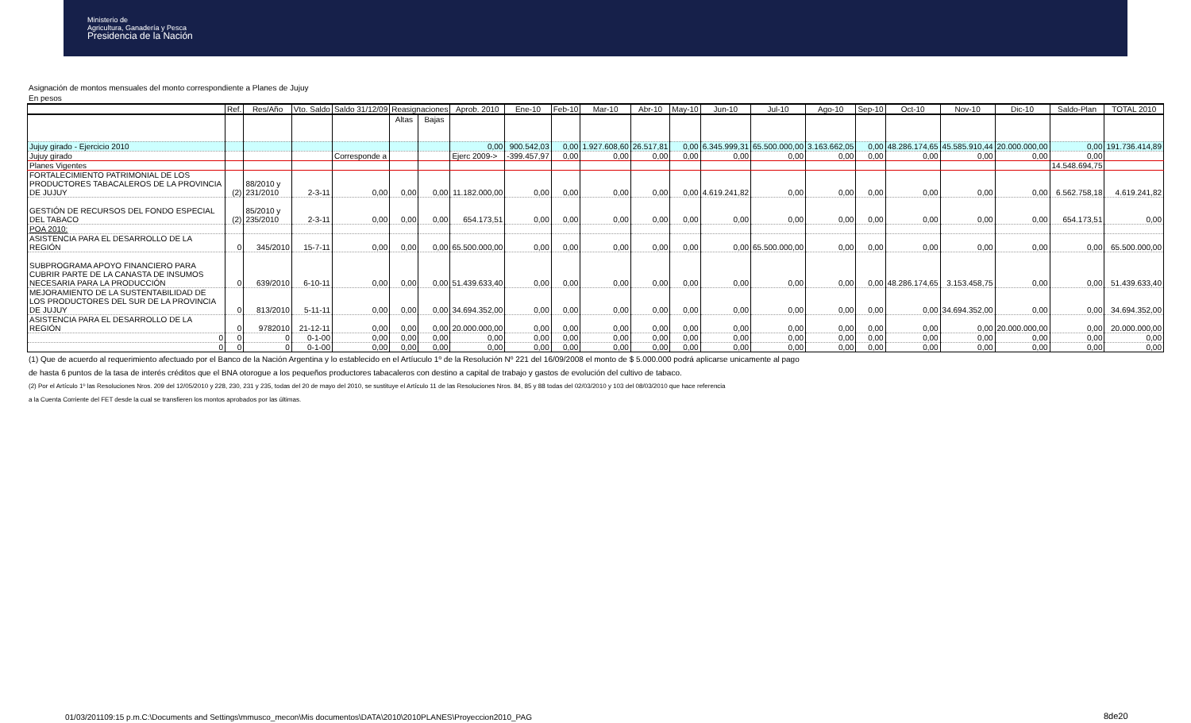Ministerio de
Agricultura, Ganadería y Pesca
Presidencia de la Nación
Asignación de montos mensuales del monto correspondiente a Planes de Jujuy
En pesos
| | Ref. | Res/Año | Vto. Saldo | Saldo 31/12/09 | Reasignaciones | | Aprob. 2010 | Ene-10 | Feb-10 | Mar-10 | Abr-10 | May-10 | Jun-10 | Jul-10 | Ago-10 | Sep-10 | Oct-10 | Nov-10 | Dic-10 | Saldo-Plan | TOTAL 2010 |
| --- | --- | --- | --- | --- | --- | --- | --- | --- | --- | --- | --- | --- | --- | --- | --- | --- | --- | --- | --- | --- | --- |
| | | | | | Altas | Bajas | | | | | | | | | | | | | | | |
| Jujuy girado - Ejercicio 2010 | | | | | | | 0,00 | 900.542,03 | 0,00 | 1.927.608,60 | 26.517,81 | 0,00 | 6.345.999,31 | 65.500.000,00 | 3.163.662,05 | 0,00 | 48.286.174,65 | 45.585.910,44 | 20.000.000,00 | 0,00 | 191.736.414,89 |
| Jujuy girado | | | | Corresponde a | | | Ejerc 2009-> | -399.457,97 | 0,00 | 0,00 | 0,00 | 0,00 | 0,00 | 0,00 | 0,00 | 0,00 | 0,00 | 0,00 | 0,00 | 0,00 | |
| Planes Vigentes | | | | | | | | | | | | | | | | | | | | 14.548.694,75 | |
| FORTALECIMIENTO PATRIMONIAL DE LOS PRODUCTORES TABACALEROS DE LA PROVINCIA DE JUJUY | (2) | 88/2010 y 231/2010 | 2-3-11 | 0,00 | 0,00 | 0,00 | 11.182.000,00 | 0,00 | 0,00 | 0,00 | 0,00 | 0,00 | 4.619.241,82 | 0,00 | 0,00 | 0,00 | 0,00 | 0,00 | 0,00 | 6.562.758,18 | 4.619.241,82 |
| GESTIÓN DE RECURSOS DEL FONDO ESPECIAL DEL TABACO | (2) | 85/2010 y 235/2010 | 2-3-11 | 0,00 | 0,00 | 0,00 | 654.173,51 | 0,00 | 0,00 | 0,00 | 0,00 | 0,00 | 0,00 | 0,00 | 0,00 | 0,00 | 0,00 | 0,00 | 0,00 | 654.173,51 | 0,00 |
| POA 2010: | | | | | | | | | | | | | | | | | | | | | |
| ASISTENCIA PARA EL DESARROLLO DE LA REGIÓN | 0 | 345/2010 | 15-7-11 | 0,00 | 0,00 | 0,00 | 65.500.000,00 | 0,00 | 0,00 | 0,00 | 0,00 | 0,00 | 0,00 | 65.500.000,00 | 0,00 | 0,00 | 0,00 | 0,00 | 0,00 | 0,00 | 65.500.000,00 |
| SUBPROGRAMA APOYO FINANCIERO PARA CUBRIR PARTE DE LA CANASTA DE INSUMOS NECESARIA PARA LA PRODUCCIÓN | 0 | 639/2010 | 6-10-11 | 0,00 | 0,00 | 0,00 | 51.439.633,40 | 0,00 | 0,00 | 0,00 | 0,00 | 0,00 | 0,00 | 0,00 | 0,00 | 0,00 | 48.286.174,65 | 3.153.458,75 | 0,00 | 0,00 | 51.439.633,40 |
| MEJORAMIENTO DE LA SUSTENTABILIDAD DE LOS PRODUCTORES DEL SUR DE LA PROVINCIA DE JUJUY | 0 | 813/2010 | 5-11-11 | 0,00 | 0,00 | 0,00 | 34.694.352,00 | 0,00 | 0,00 | 0,00 | 0,00 | 0,00 | 0,00 | 0,00 | 0,00 | 0,00 | 0,00 | 34.694.352,00 | 0,00 | 0,00 | 34.694.352,00 |
| ASISTENCIA PARA EL DESARROLLO DE LA REGIÓN | 0 | 9782010 | 21-12-11 | 0,00 | 0,00 | 0,00 | 20.000.000,00 | 0,00 | 0,00 | 0,00 | 0,00 | 0,00 | 0,00 | 0,00 | 0,00 | 0,00 | 0,00 | 0,00 | 20.000.000,00 | 0,00 | 20.000.000,00 |
| 0 | 0 | 0 | 0-1-00 | 0,00 | 0,00 | 0,00 | 0,00 | 0,00 | 0,00 | 0,00 | 0,00 | 0,00 | 0,00 | 0,00 | 0,00 | 0,00 | 0,00 | 0,00 | 0,00 | 0,00 | 0,00 |
| 0 | 0 | 0 | 0-1-00 | 0,00 | 0,00 | 0,00 | 0,00 | 0,00 | 0,00 | 0,00 | 0,00 | 0,00 | 0,00 | 0,00 | 0,00 | 0,00 | 0,00 | 0,00 | 0,00 | 0,00 | 0,00 |
(1) Que de acuerdo al requerimiento afectuado por el Banco de la Nación Argentina y lo establecido en el Artíuculo 1º de la Resolución Nº 221 del 16/09/2008 el monto de $ 5.000.000 podrá aplicarse unicamente al pago
de hasta 6 puntos de la tasa de interés créditos que el BNA otorogue a los pequeños productores tabacaleros con destino a capital de trabajo y gastos de evolución del cultivo de tabaco.
(2) Por el Artículo 1º las Resoluciones Nros. 209 del 12/05/2010 y 228, 230, 231 y 235, todas del 20 de mayo del 2010, se sustituye el Artículo 11 de las Resoluciones Nros. 84, 85 y 88 todas del 02/03/2010 y 103 del 08/03/2010 que hace referencia
a la Cuenta Corriente del FET desde la cual se transfieren los montos aprobados por las últimas.
01/03/201109:15 p.m.C:\Documents and Settings\mmusco_mecon\Mis documentos\DATA\2010\2010PLANES\Proyeccion2010_PAG
8de20